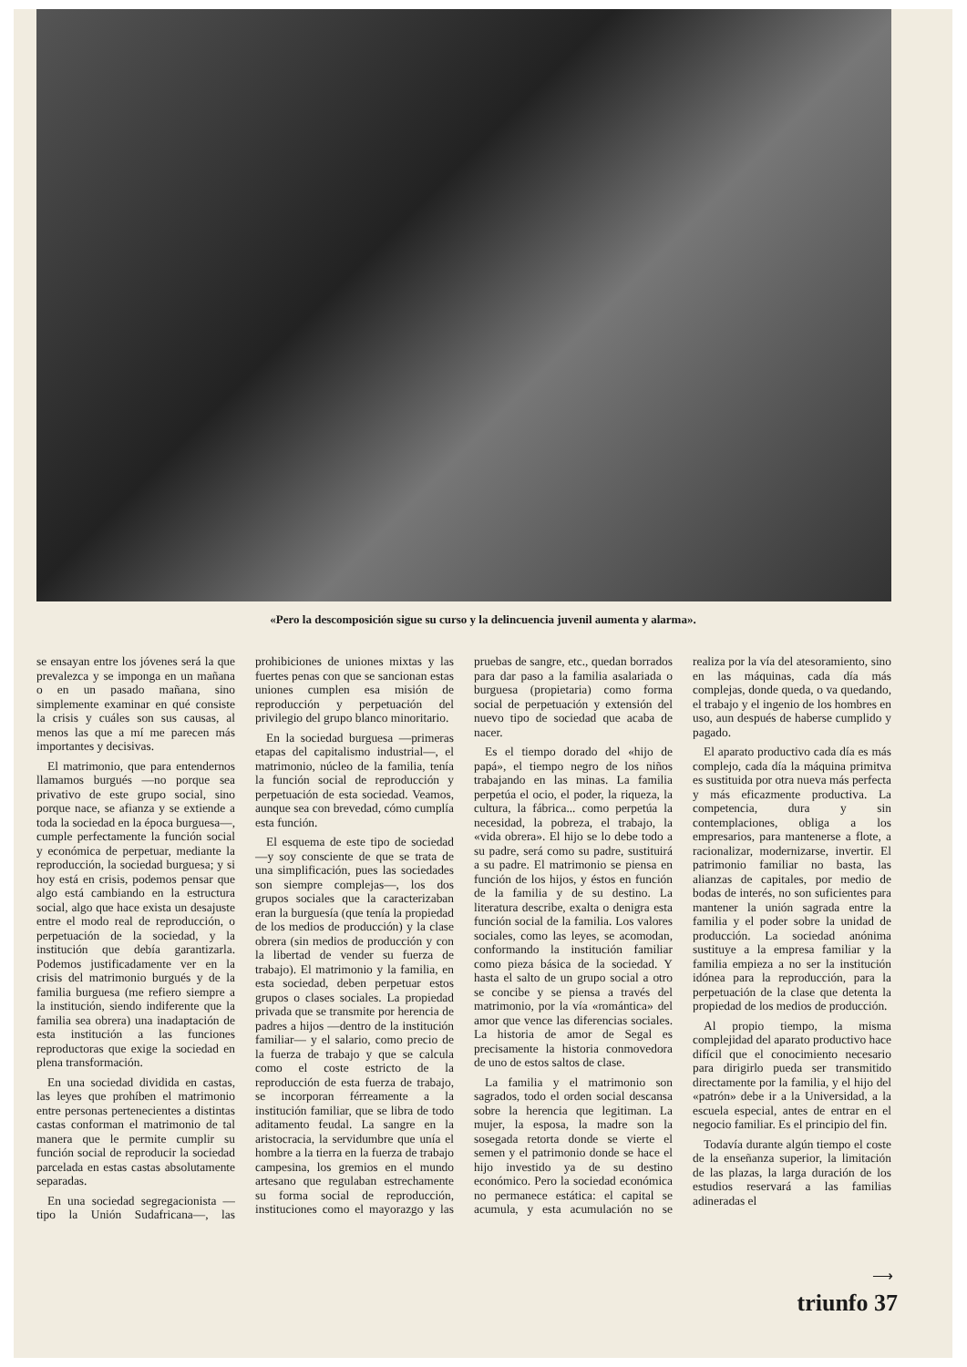«Pero la descomposición sigue su curso y la delincuencia juvenil aumenta y alarma».
se ensayan entre los jóvenes será la que prevalezca y se imponga en un mañana o en un pasado mañana, sino simplemente examinar en qué consiste la crisis y cuáles son sus causas, al menos las que a mí me parecen más importantes y decisivas.
El matrimonio, que para entendernos llamamos burgués —no porque sea privativo de este grupo social, sino porque nace, se afianza y se extiende a toda la sociedad en la época burguesa—, cumple perfectamente la función social y económica de perpetuar, mediante la reproducción, la sociedad burguesa; y si hoy está en crisis, podemos pensar que algo está cambiando en la estructura social, algo que hace exista un desajuste entre el modo real de reproducción, o perpetuación de la sociedad, y la institución que debía garantizarla. Podemos justificadamente ver en la crisis del matrimonio burgués y de la familia burguesa (me refiero siempre a la institución, siendo indiferente que la familia sea obrera) una inadaptación de esta institución a las funciones reproductoras que exige la sociedad en plena transformación.
En una sociedad dividida en castas, las leyes que prohíben el matrimonio entre personas pertenecientes a distintas castas conforman el matrimonio de tal manera que le permite cumplir su función social de reproducir la sociedad parcelada en estas castas absolutamente separadas.
En una sociedad segregacionista —tipo la Unión Sudafricana—, las prohibiciones de uniones mixtas y las fuertes penas con que se sancionan estas uniones cumplen esa misión de reproducción y perpetuación del privilegio del grupo blanco minoritario.
En la sociedad burguesa —primeras etapas del capitalismo industrial—, el matrimonio, núcleo de la familia, tenía la función social de reproducción y perpetuación de esta sociedad. Veamos, aunque sea con brevedad, cómo cumplía esta función.
El esquema de este tipo de sociedad —y soy consciente de que se trata de una simplificación, pues las sociedades son siempre complejas—, los dos grupos sociales que la caracterizaban eran la burguesía (que tenía la propiedad de los medios de producción) y la clase obrera (sin medios de producción y con la libertad de vender su fuerza de trabajo). El matrimonio y la familia, en esta sociedad, deben perpetuar estos grupos o clases sociales. La propiedad privada que se transmite por herencia de padres a hijos —dentro de la institución familiar— y el salario, como precio de la fuerza de trabajo y que se calcula como el coste estricto de la reproducción de esta fuerza de trabajo, se incorporan férreamente a la institución familiar, que se libra de todo aditamento feudal. La sangre en la aristocracia, la servidumbre que unía el hombre a la tierra en la fuerza de trabajo campesina, los gremios en el mundo artesano que regulaban estrechamente su forma social de reproducción, instituciones como el mayorazgo y las pruebas de sangre, etc., quedan borrados para dar paso a la familia asalariada o burguesa (propietaria) como forma social de perpetuación y extensión del nuevo tipo de sociedad que acaba de nacer.
Es el tiempo dorado del «hijo de papá», el tiempo negro de los niños trabajando en las minas. La familia perpetúa el ocio, el poder, la riqueza, la cultura, la fábrica... como perpetúa la necesidad, la pobreza, el trabajo, la «vida obrera». El hijo se lo debe todo a su padre, será como su padre, sustituirá a su padre. El matrimonio se piensa en función de los hijos, y éstos en función de la familia y de su destino. La literatura describe, exalta o denigra esta función social de la familia. Los valores sociales, como las leyes, se acomodan, conformando la institución familiar como pieza básica de la sociedad. Y hasta el salto de un grupo social a otro se concibe y se piensa a través del matrimonio, por la vía «romántica» del amor que vence las diferencias sociales. La historia de amor de Segal es precisamente la historia conmovedora de uno de estos saltos de clase.
La familia y el matrimonio son sagrados, todo el orden social descansa sobre la herencia que legitiman. La mujer, la esposa, la madre son la sosegada retorta donde se vierte el semen y el patrimonio donde se hace el hijo investido ya de su destino económico. Pero la sociedad económica no permanece estática: el capital se acumula, y esta acumulación no se realiza por la vía del atesoramiento, sino en las máquinas, cada día más complejas, donde queda, o va quedando, el trabajo y el ingenio de los hombres en uso, aun después de haberse cumplido y pagado.
El aparato productivo cada día es más complejo, cada día la máquina primitva es sustituida por otra nueva más perfecta y más eficazmente productiva. La competencia, dura y sin contemplaciones, obliga a los empresarios, para mantenerse a flote, a racionalizar, modernizarse, invertir. El patrimonio familiar no basta, las alianzas de capitales, por medio de bodas de interés, no son suficientes para mantener la unión sagrada entre la familia y el poder sobre la unidad de producción. La sociedad anónima sustituye a la empresa familiar y la familia empieza a no ser la institución idónea para la reproducción, para la perpetuación de la clase que detenta la propiedad de los medios de producción.
Al propio tiempo, la misma complejidad del aparato productivo hace difícil que el conocimiento necesario para dirigirlo pueda ser transmitido directamente por la familia, y el hijo del «patrón» debe ir a la Universidad, a la escuela especial, antes de entrar en el negocio familiar. Es el principio del fin.
Todavía durante algún tiempo el coste de la enseñanza superior, la limitación de las plazas, la larga duración de los estudios reservará a las familias adineradas el
⟶
triunfo 37